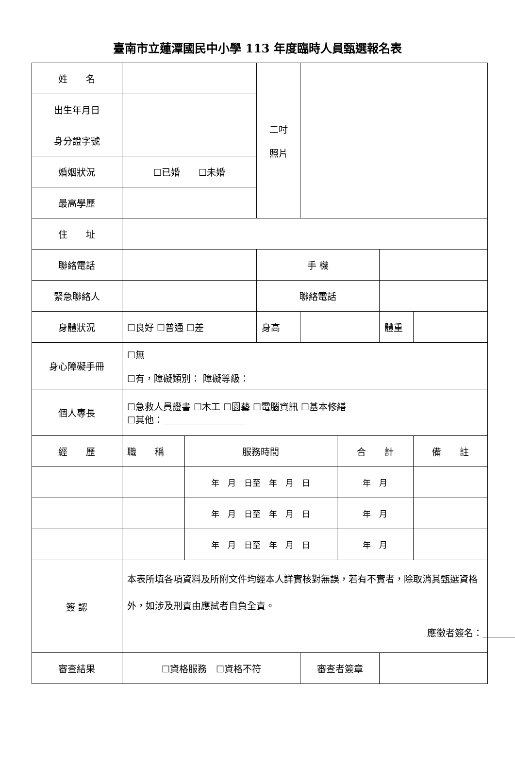臺南市立蓮潭國民中小學 113 年度臨時人員甄選報名表
| 姓 名 | | | 二吋 照片 | | | | |
| 出生年月日 | | | | | | | |
| 身分證字號 | | | | | | | |
| 婚姻狀況 | ☐已婚 ☐未婚 | | | | | | |
| 最高學歷 | | | | | | | |
| 住 址 | | | | | | | |
| 聯絡電話 | | | 手 機 | | | | |
| 緊急聯絡人 | | | 聯絡電話 | | | | |
| 身體狀況 | ☐良好 ☐普通 ☐差 | | 身高 | | | 體重 | |
| 身心障礙手冊 | ☐無 ☐有，障礙類別： 障礙等級： | | | | | | |
| 個人專長 | ☐急救人員證書 ☐木工 ☐園藝 ☐電腦資訊 ☐基本修繕 ☐其他： | | | | | | |
| 經 歷 | 職 稱 | 服務時間 | | | 合 計 | | 備 註 |
| | | 年 月 日至 年 月 日 | | | 年 月 | | |
| | | 年 月 日至 年 月 日 | | | 年 月 | | |
| | | 年 月 日至 年 月 日 | | | 年 月 | | |
| 簽 認 | 本表所填各項資料及所附文件均經本人詳實核對無誤，若有不實者，除取消其甄選資格外，如涉及刑責由應試者自負全責。 應徵者簽名： | | | | | | |
| 審查結果 | ☐資格服務 ☐資格不符 | | | 審查者簽章 | | | |